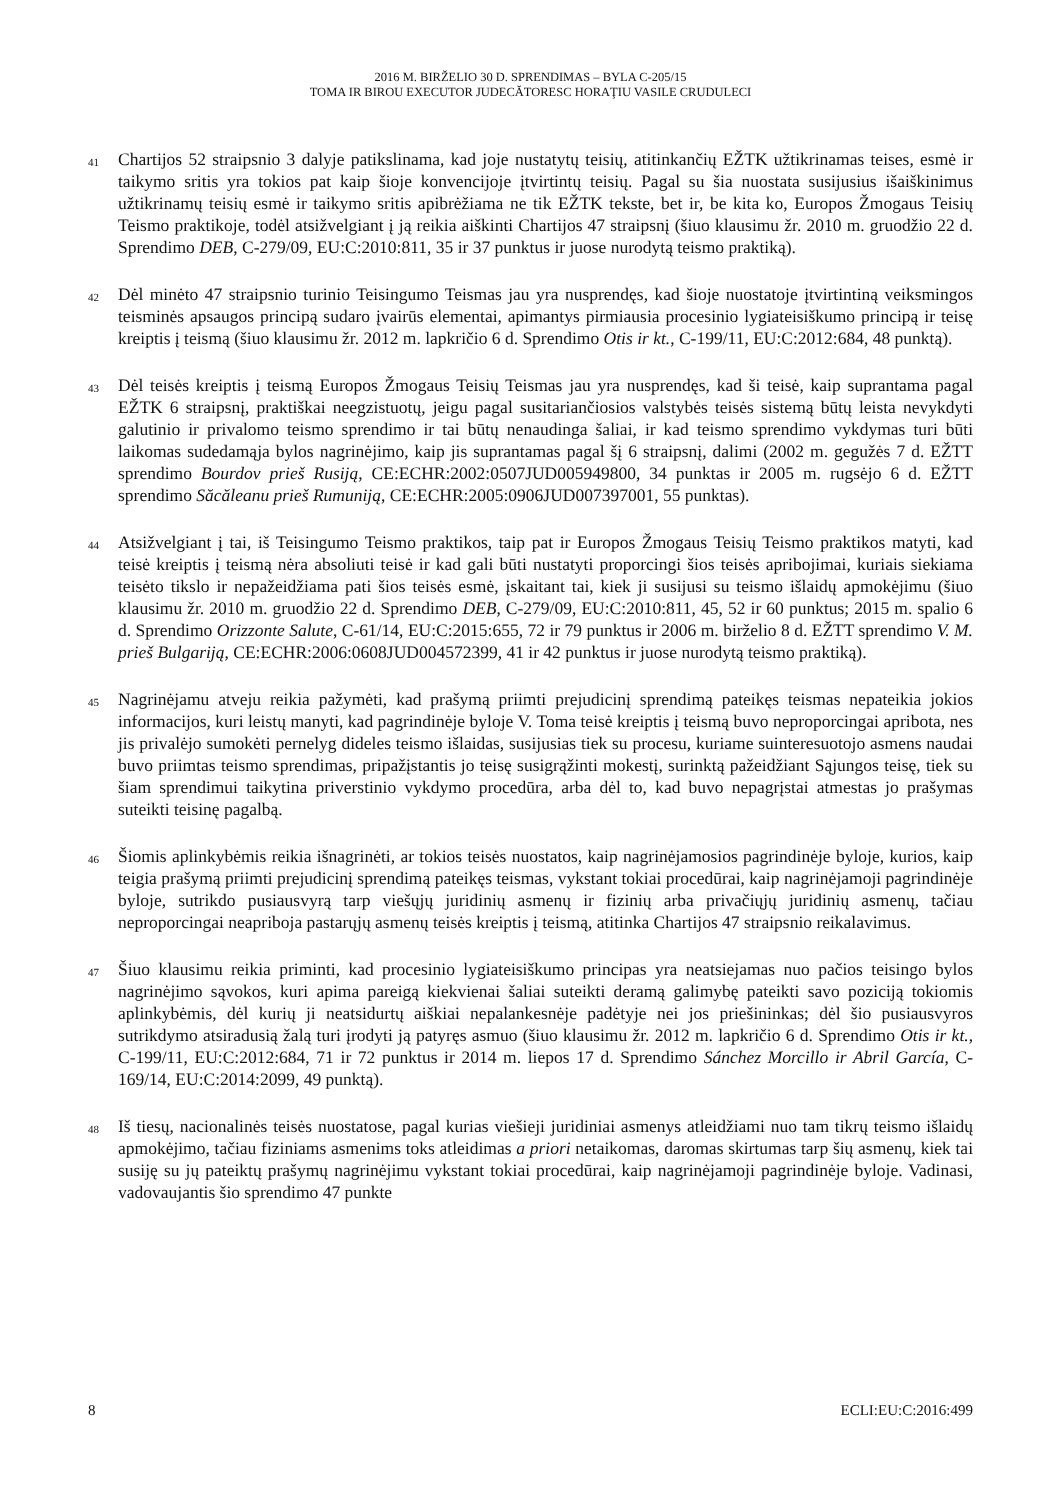2016 M. BIRŽELIO 30 D. SPRENDIMAS – BYLA C-205/15
TOMA IR BIROU EXECUTOR JUDECĂTORESC HORAŢIU VASILE CRUDULECI
41
Chartijos 52 straipsnio 3 dalyje patikslinama, kad joje nustatytų teisių, atitinkančių EŽTK užtikrinamas teises, esmė ir taikymo sritis yra tokios pat kaip šioje konvencijoje įtvirtintų teisių. Pagal su šia nuostata susijusius išaiškinimus užtikrinamų teisių esmė ir taikymo sritis apibrėžiama ne tik EŽTK tekste, bet ir, be kita ko, Europos Žmogaus Teisių Teismo praktikoje, todėl atsižvelgiant į ją reikia aiškinti Chartijos 47 straipsnį (šiuo klausimu žr. 2010 m. gruodžio 22 d. Sprendimo DEB, C-279/09, EU:C:2010:811, 35 ir 37 punktus ir juose nurodytą teismo praktiką).
42
Dėl minėto 47 straipsnio turinio Teisingumo Teismas jau yra nusprendęs, kad šioje nuostatoje įtvirtintiną veiksmingos teisminės apsaugos principą sudaro įvairūs elementai, apimantys pirmiausia procesinio lygiateisiškumo principą ir teisę kreiptis į teismą (šiuo klausimu žr. 2012 m. lapkričio 6 d. Sprendimo Otis ir kt., C-199/11, EU:C:2012:684, 48 punktą).
43
Dėl teisės kreiptis į teismą Europos Žmogaus Teisių Teismas jau yra nusprendęs, kad ši teisė, kaip suprantama pagal EŽTK 6 straipsnį, praktiškai neegzistuotų, jeigu pagal susitariančiosios valstybės teisės sistemą būtų leista nevykdyti galutinio ir privalomo teismo sprendimo ir tai būtų nenaudinga šaliai, ir kad teismo sprendimo vykdymas turi būti laikomas sudedamąja bylos nagrinėjimo, kaip jis suprantamas pagal šį 6 straipsnį, dalimi (2002 m. gegužės 7 d. EŽTT sprendimo Bourdov prieš Rusiją, CE:ECHR:2002:0507JUD005949800, 34 punktas ir 2005 m. rugsėjo 6 d. EŽTT sprendimo Săcăleanu prieš Rumuniją, CE:ECHR:2005:0906JUD007397001, 55 punktas).
44
Atsižvelgiant į tai, iš Teisingumo Teismo praktikos, taip pat ir Europos Žmogaus Teisių Teismo praktikos matyti, kad teisė kreiptis į teismą nėra absoliuti teisė ir kad gali būti nustatyti proporcingi šios teisės apribojimai, kuriais siekiama teisėto tikslo ir nepažeidžiama pati šios teisės esmė, įskaitant tai, kiek ji susijusi su teismo išlaidų apmokėjimu (šiuo klausimu žr. 2010 m. gruodžio 22 d. Sprendimo DEB, C-279/09, EU:C:2010:811, 45, 52 ir 60 punktus; 2015 m. spalio 6 d. Sprendimo Orizzonte Salute, C-61/14, EU:C:2015:655, 72 ir 79 punktus ir 2006 m. birželio 8 d. EŽTT sprendimo V. M. prieš Bulgariją, CE:ECHR:2006:0608JUD004572399, 41 ir 42 punktus ir juose nurodytą teismo praktiką).
45
Nagrinėjamu atveju reikia pažymėti, kad prašymą priimti prejudicinį sprendimą pateikęs teismas nepateikia jokios informacijos, kuri leistų manyti, kad pagrindinėje byloje V. Toma teisė kreiptis į teismą buvo neproporcingai apribota, nes jis privalėjo sumokėti pernelyg dideles teismo išlaidas, susijusias tiek su procesu, kuriame suinteresuotojo asmens naudai buvo priimtas teismo sprendimas, pripažįstantis jo teisę susigrąžinti mokestį, surinktą pažeidžiant Sąjungos teisę, tiek su šiam sprendimui taikytina priverstinio vykdymo procedūra, arba dėl to, kad buvo nepagrįstai atmestas jo prašymas suteikti teisinę pagalbą.
46
Šiomis aplinkybėmis reikia išnagrinėti, ar tokios teisės nuostatos, kaip nagrinėjamosios pagrindinėje byloje, kurios, kaip teigia prašymą priimti prejudicinį sprendimą pateikęs teismas, vykstant tokiai procedūrai, kaip nagrinėjamoji pagrindinėje byloje, sutrikdo pusiausvyrą tarp viešųjų juridinių asmenų ir fizinių arba privačiųjų juridinių asmenų, tačiau neproporcingai neapriboja pastarųjų asmenų teisės kreiptis į teismą, atitinka Chartijos 47 straipsnio reikalavimus.
47
Šiuo klausimu reikia priminti, kad procesinio lygiateisiškumo principas yra neatsiejamas nuo pačios teisingo bylos nagrinėjimo sąvokos, kuri apima pareigą kiekvienai šaliai suteikti deramą galimybę pateikti savo poziciją tokiomis aplinkybėmis, dėl kurių ji neatsidurtų aiškiai nepalankesnėje padėtyje nei jos priešininkas; dėl šio pusiausvyros sutrikdymo atsiradusią žalą turi įrodyti ją patyręs asmuo (šiuo klausimu žr. 2012 m. lapkričio 6 d. Sprendimo Otis ir kt., C-199/11, EU:C:2012:684, 71 ir 72 punktus ir 2014 m. liepos 17 d. Sprendimo Sánchez Morcillo ir Abril García, C-169/14, EU:C:2014:2099, 49 punktą).
48
Iš tiesų, nacionalinės teisės nuostatose, pagal kurias viešieji juridiniai asmenys atleidžiami nuo tam tikrų teismo išlaidų apmokėjimo, tačiau fiziniams asmenims toks atleidimas a priori netaikomas, daromas skirtumas tarp šių asmenų, kiek tai susiję su jų pateiktų prašymų nagrinėjimu vykstant tokiai procedūrai, kaip nagrinėjamoji pagrindinėje byloje. Vadinasi, vadovaujantis šio sprendimo 47 punkte
8 ECLI:EU:C:2016:499